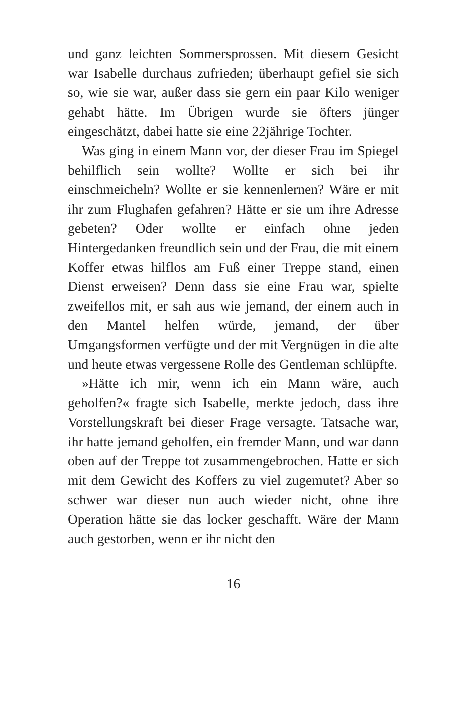und ganz leichten Sommersprossen. Mit diesem Gesicht war Isabelle durchaus zufrieden; überhaupt gefiel sie sich so, wie sie war, außer dass sie gern ein paar Kilo weniger gehabt hätte. Im Übrigen wurde sie öfters jünger eingeschätzt, dabei hatte sie eine 22jährige Tochter.
Was ging in einem Mann vor, der dieser Frau im Spiegel behilflich sein wollte? Wollte er sich bei ihr einschmeicheln? Wollte er sie kennenlernen? Wäre er mit ihr zum Flughafen gefahren? Hätte er sie um ihre Adresse gebeten? Oder wollte er einfach ohne jeden Hintergedanken freundlich sein und der Frau, die mit einem Koffer etwas hilflos am Fuß einer Treppe stand, einen Dienst erweisen? Denn dass sie eine Frau war, spielte zweifellos mit, er sah aus wie jemand, der einem auch in den Mantel helfen würde, jemand, der über Umgangsformen verfügte und der mit Vergnügen in die alte und heute etwas vergessene Rolle des Gentleman schlüpfte.
»Hätte ich mir, wenn ich ein Mann wäre, auch geholfen?« fragte sich Isabelle, merkte jedoch, dass ihre Vorstellungskraft bei dieser Frage versagte. Tatsache war, ihr hatte jemand geholfen, ein fremder Mann, und war dann oben auf der Treppe tot zusammengebrochen. Hatte er sich mit dem Gewicht des Koffers zu viel zugemutet? Aber so schwer war dieser nun auch wieder nicht, ohne ihre Operation hätte sie das locker geschafft. Wäre der Mann auch gestorben, wenn er ihr nicht den
16